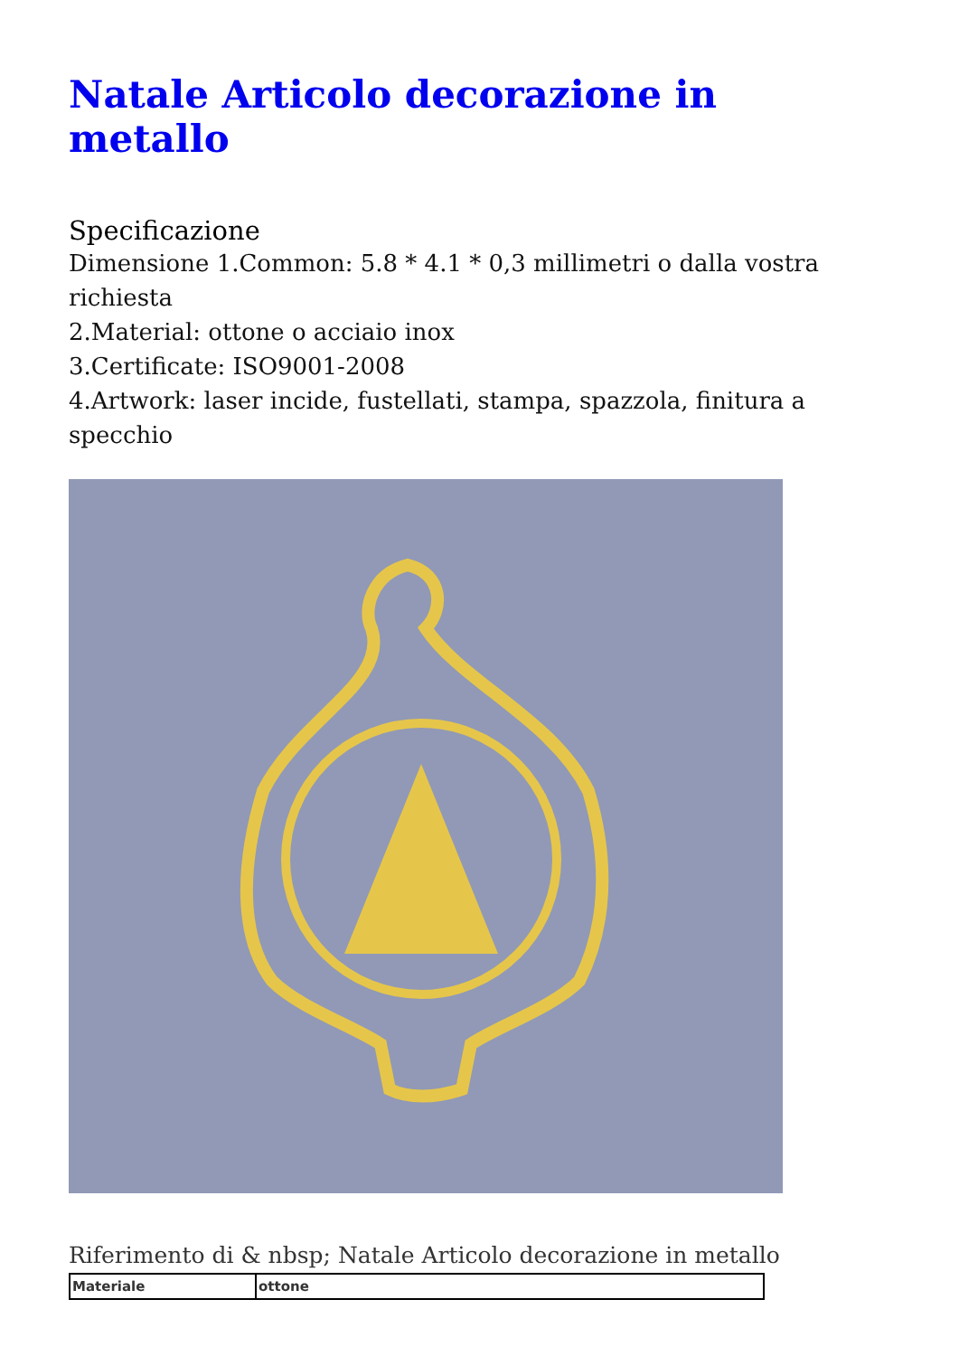Natale Articolo decorazione in metallo
Specificazione
Dimensione 1.Common: 5.8 * 4.1 * 0,3 millimetri o dalla vostra richiesta
2.Material: ottone o acciaio inox
3.Certificate: ISO9001-2008
4.Artwork: laser incide, fustellati, stampa, spazzola, finitura a specchio
Riferimento di & nbsp; Natale Articolo decorazione in metallo
| Materiale | ottone |